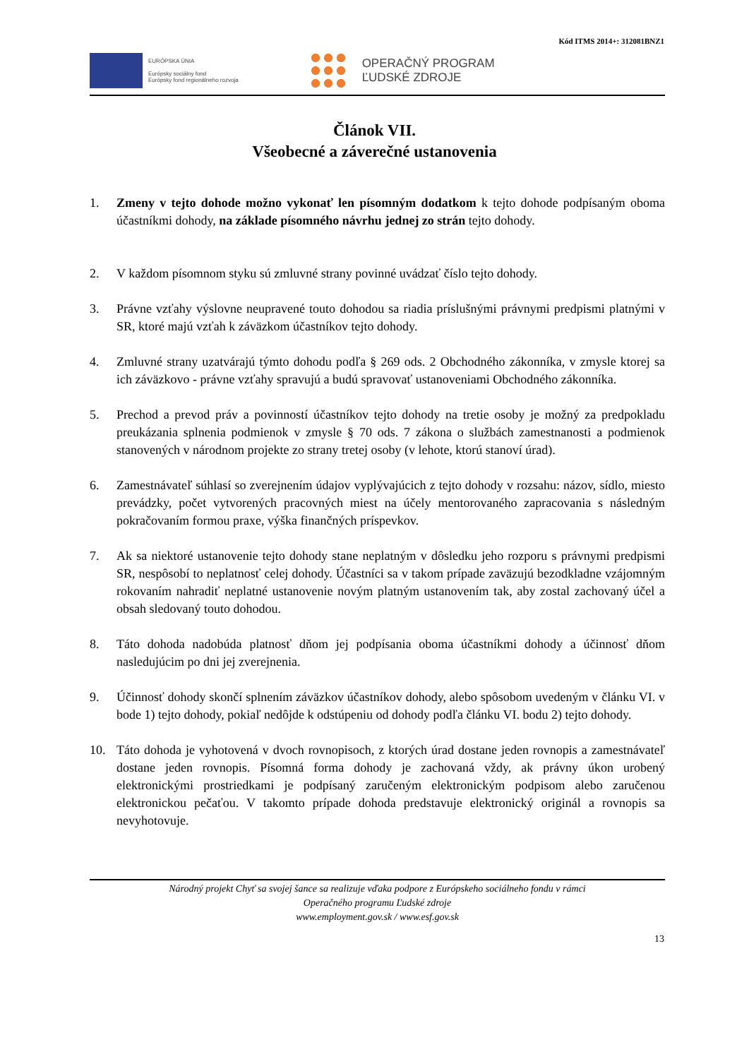Kód ITMS 2014+: 312081BNZ1
EURÓPSKA ÚNIA
Európsky sociálny fond
Európsky fond regionálneho rozvoja
OPERAČNÝ PROGRAM
ĽUDSKÉ ZDROJE
Článok VII.
Všeobecné a záverečné ustanovenia
1. Zmeny v tejto dohode možno vykonať len písomným dodatkom k tejto dohode podpísaným oboma účastníkmi dohody, na základe písomného návrhu jednej zo strán tejto dohody.
2. V každom písomnom styku sú zmluvné strany povinné uvádzať číslo tejto dohody.
3. Právne vzťahy výslovne neupravené touto dohodou sa riadia príslušnými právnymi predpismi platnými v SR, ktoré majú vzťah k záväzkom účastníkov tejto dohody.
4. Zmluvné strany uzatvárajú týmto dohodu podľa § 269 ods. 2 Obchodného zákonníka, v zmysle ktorej sa ich záväzkovo - právne vzťahy spravujú a budú spravovať ustanoveniami Obchodného zákonníka.
5. Prechod a prevod práv a povinností účastníkov tejto dohody na tretie osoby je možný za predpokladu preukázania splnenia podmienok v zmysle § 70 ods. 7 zákona o službách zamestnanosti a podmienok stanovených v národnom projekte zo strany tretej osoby (v lehote, ktorú stanoví úrad).
6. Zamestnávateľ súhlasí so zverejnením údajov vyplývajúcich z tejto dohody v rozsahu: názov, sídlo, miesto prevádzky, počet vytvorených pracovných miest na účely mentorovaného zapracovania s následným pokračovaním formou praxe, výška finančných príspevkov.
7. Ak sa niektoré ustanovenie tejto dohody stane neplatným v dôsledku jeho rozporu s právnymi predpismi SR, nespôsobí to neplatnosť celej dohody. Účastníci sa v takom prípade zaväzujú bezodkladne vzájomným rokovaním nahradiť neplatné ustanovenie novým platným ustanovením tak, aby zostal zachovaný účel a obsah sledovaný touto dohodou.
8. Táto dohoda nadobúda platnosť dňom jej podpísania oboma účastníkmi dohody a účinnosť dňom nasledujúcim po dni jej zverejnenia.
9. Účinnosť dohody skončí splnením záväzkov účastníkov dohody, alebo spôsobom uvedeným v článku VI. v bode 1) tejto dohody, pokiaľ nedôjde k odstúpeniu od dohody podľa článku VI. bodu 2) tejto dohody.
10. Táto dohoda je vyhotovená v dvoch rovnopisoch, z ktorých úrad dostane jeden rovnopis a zamestnávateľ dostane jeden rovnopis. Písomná forma dohody je zachovaná vždy, ak právny úkon urobený elektronickými prostriedkami je podpísaný zaručeným elektronickým podpisom alebo zaručenou elektronickou pečaťou. V takomto prípade dohoda predstavuje elektronický originál a rovnopis sa nevyhotovuje.
Národný projekt Chyť sa svojej šance sa realizuje vďaka podpore z Európskeho sociálneho fondu v rámci
Operačného programu Ľudské zdroje
www.employment.gov.sk / www.esf.gov.sk
13